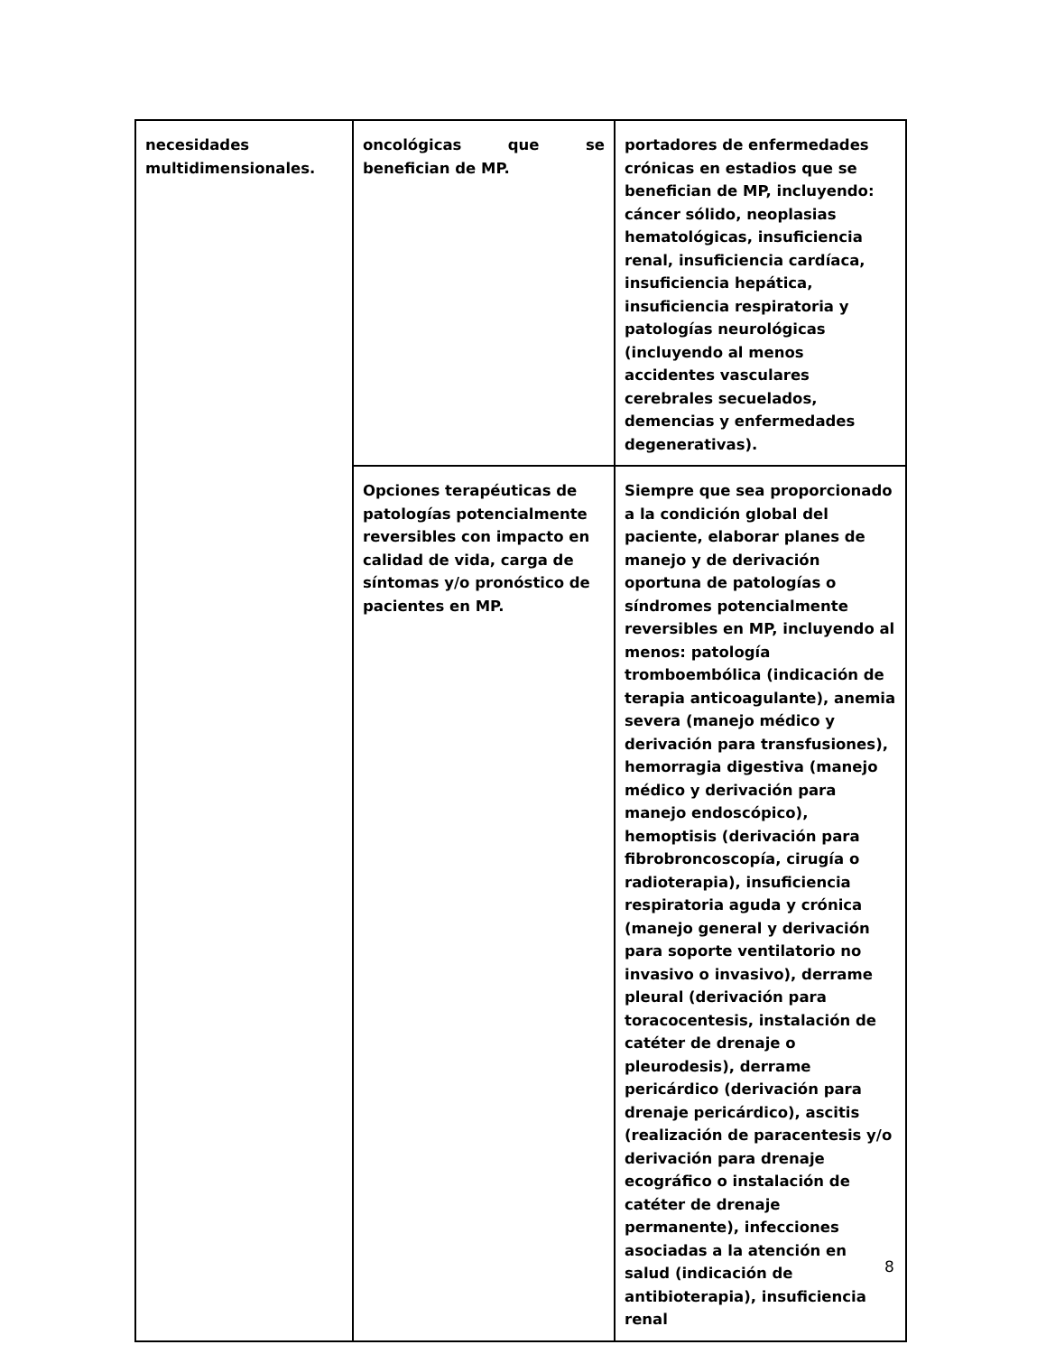| necesidades multidimensionales. | oncológicas que se benefician de MP. | portadores de enfermedades crónicas en estadios que se benefician de MP, incluyendo: cáncer sólido, neoplasias hematológicas, insuficiencia renal, insuficiencia cardíaca, insuficiencia hepática, insuficiencia respiratoria y patologías neurológicas (incluyendo al menos accidentes vasculares cerebrales secuelados, demencias y enfermedades degenerativas). |
| | Opciones terapéuticas de patologías potencialmente reversibles con impacto en calidad de vida, carga de síntomas y/o pronóstico de pacientes en MP. | Siempre que sea proporcionado a la condición global del paciente, elaborar planes de manejo y de derivación oportuna de patologías o síndromes potencialmente reversibles en MP, incluyendo al menos: patología tromboembólica (indicación de terapia anticoagulante), anemia severa (manejo médico y derivación para transfusiones), hemorragia digestiva (manejo médico y derivación para manejo endoscópico), hemoptisis (derivación para fibrobroncoscopía, cirugía o radioterapia), insuficiencia respiratoria aguda y crónica (manejo general y derivación para soporte ventilatorio no invasivo o invasivo), derrame pleural (derivación para toracocentesis, instalación de catéter de drenaje o pleurodesis), derrame pericárdico (derivación para drenaje pericárdico), ascitis (realización de paracentesis y/o derivación para drenaje ecográfico o instalación de catéter de drenaje permanente), infecciones asociadas a la atención en salud (indicación de antibioterapia), insuficiencia renal |
8